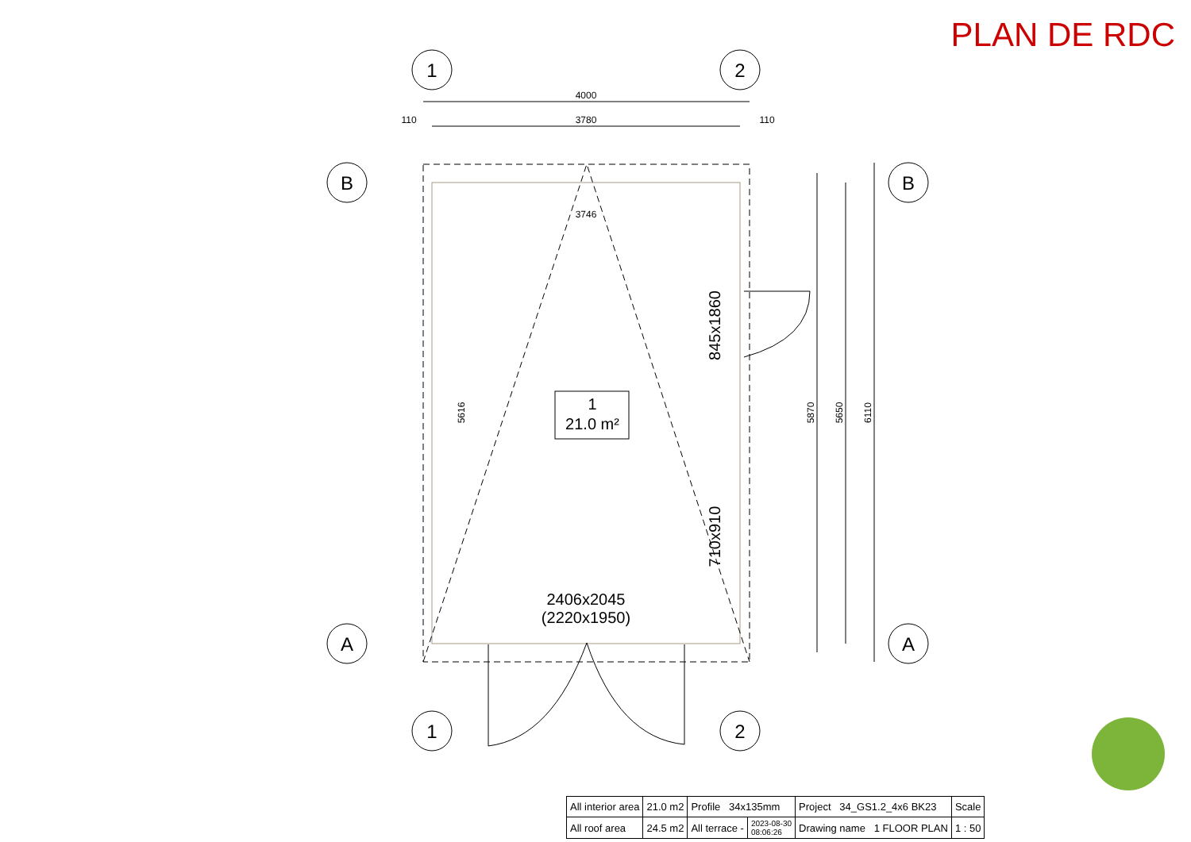PLAN DE RDC
4000
3780
3746
110
110
5616
5870
5650
6110
1
2
1
2
B
A
B
A
1
21.0 m²
2406x2045
(2220x1950)
845x1860
710x910
| All interior area | 21.0 m2 | Profile 34x135mm | | Project 34_GS1.2_4x6 BK23 | Scale |
| All roof area | 24.5 m2 | All terrace - | 2023-08-30 08:06:26 | Drawing name 1 FLOOR PLAN | 1 : 50 |